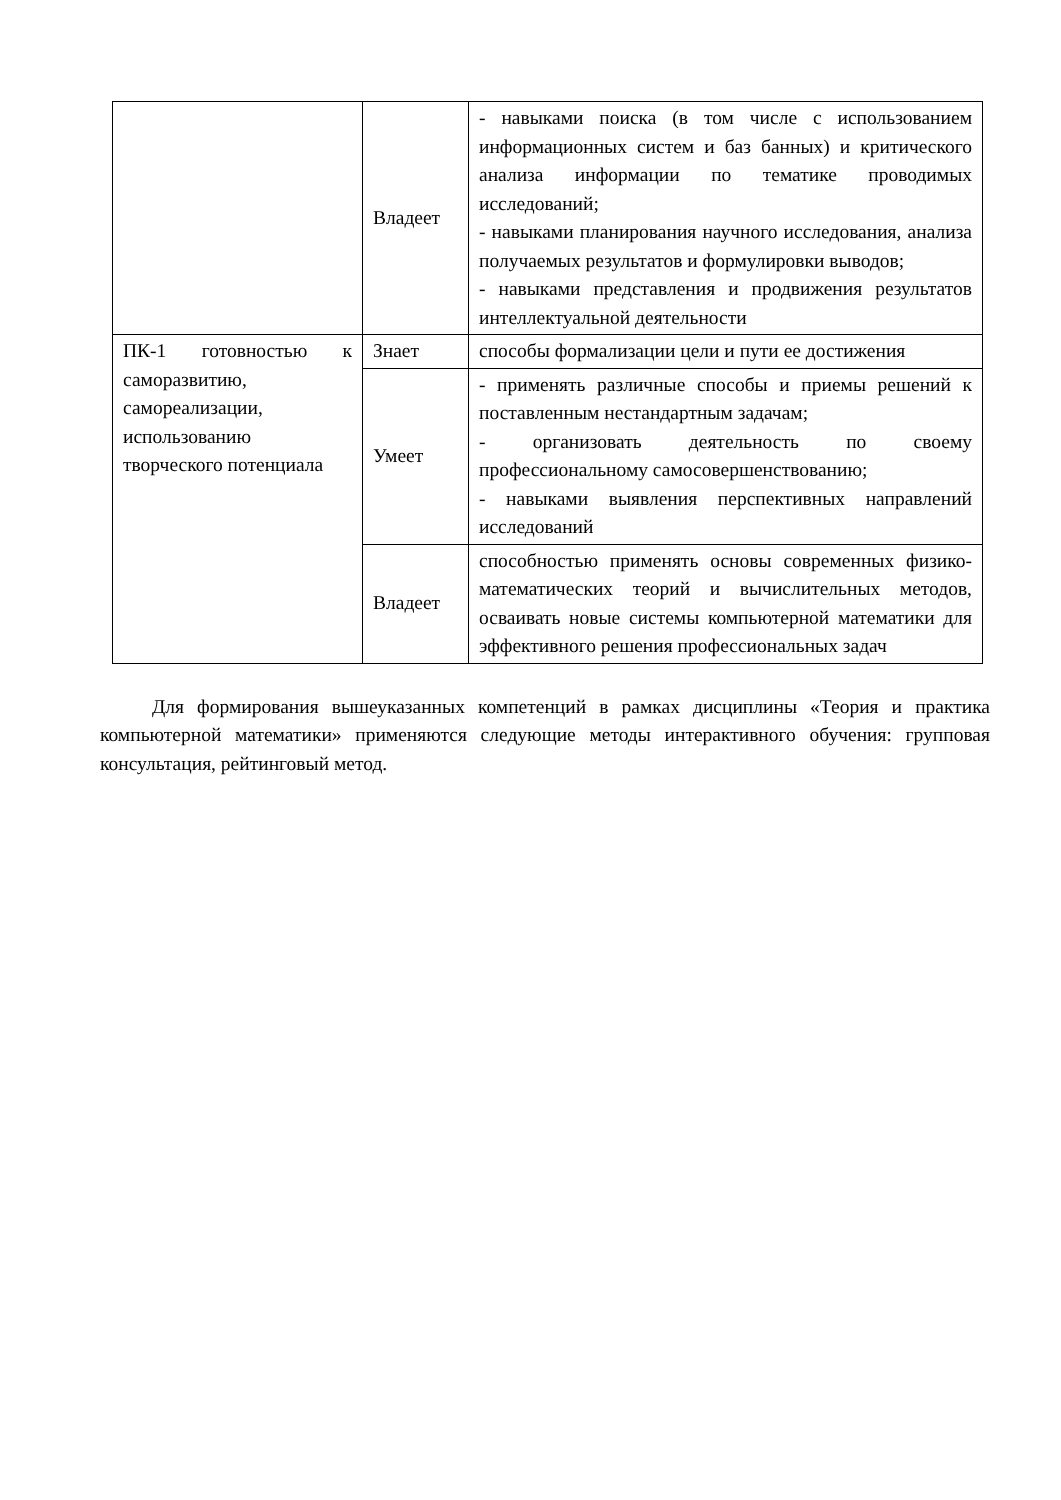| | Владеет | - навыками поиска (в том числе с использованием информационных систем и баз банных) и критического анализа информации по тематике проводимых исследований; - навыками планирования научного исследования, анализа получаемых результатов и формулировки выводов; - навыками представления и продвижения результатов интеллектуальной деятельности |
| ПК-1 готовностью к саморазвитию, самореализации, использованию творческого потенциала | Знает | способы формализации цели и пути ее достижения |
| | Умеет | - применять различные способы и приемы решений к поставленным нестандартным задачам; - организовать деятельность по своему профессиональному самосовершенствованию; - навыками выявления перспективных направлений исследований |
| | Владеет | способностью применять основы современных физико-математических теорий и вычислительных методов, осваивать новые системы компьютерной математики для эффективного решения профессиональных задач |
Для формирования вышеуказанных компетенций в рамках дисциплины «Теория и практика компьютерной математики» применяются следующие методы интерактивного обучения: групповая консультация, рейтинговый метод.